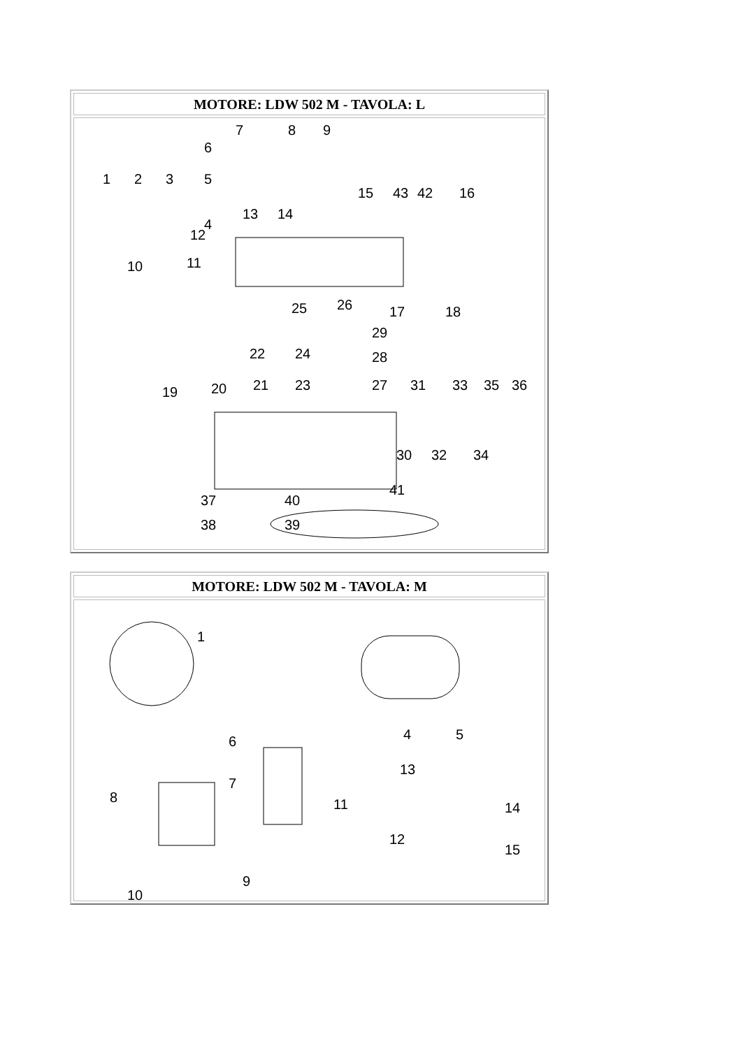| MOTORE: LDW 502 M - TAVOLA: L |
| --- |
| 1 2 3 4 5 6 7 8 9 10 11 12 13 14 15 16 17 18 19 20 21 22 23 24 25 26 27 28 29 30 31 32 33 34 35 36 37 38 39 40 41 42 43 |
| MOTORE: LDW 502 M - TAVOLA: M |
| --- |
| 1 4 5 6 7 8 9 10 11 12 13 14 15 |